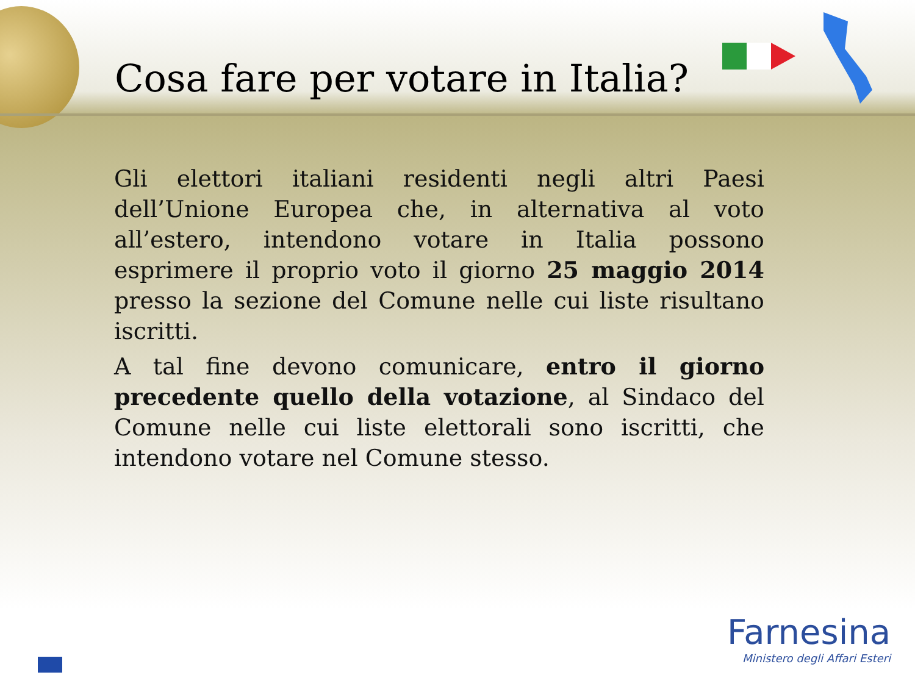Cosa fare per votare in Italia?
Gli elettori italiani residenti negli altri Paesi dell’Unione Europea che, in alternativa al voto all’estero, intendono votare in Italia possono esprimere il proprio voto il giorno 25 maggio 2014 presso la sezione del Comune nelle cui liste risultano iscritti.
A tal fine devono comunicare, entro il giorno precedente quello della votazione, al Sindaco del Comune nelle cui liste elettorali sono iscritti, che intendono votare nel Comune stesso.
Farnesina
Ministero degli Affari Esteri